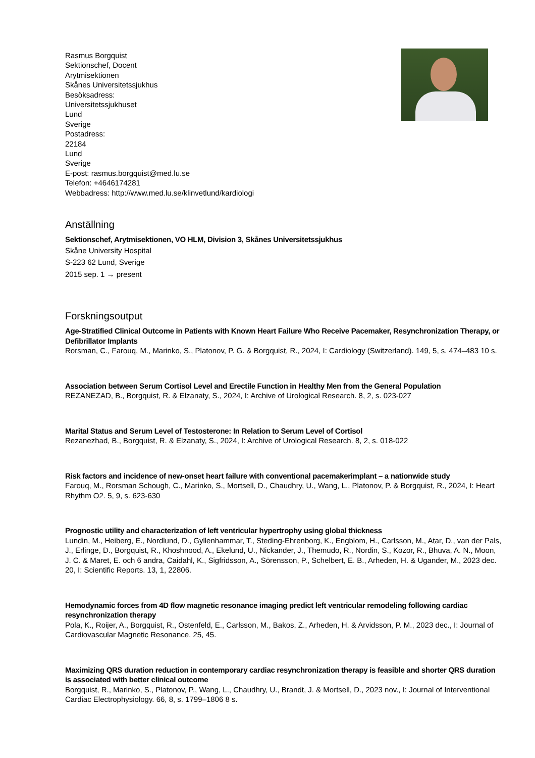Rasmus Borgquist
Sektionschef, Docent
Arytmisektionen
Skånes Universitetssjukhus
Besöksadress:
Universitetssjukhuset
Lund
Sverige
Postadress:
22184
Lund
Sverige
E-post: rasmus.borgquist@med.lu.se
Telefon: +4646174281
Webbadress: http://www.med.lu.se/klinvetlund/kardiologi
Anställning
Sektionschef, Arytmisektionen, VO HLM, Division 3, Skånes Universitetssjukhus
Skåne University Hospital
S-223 62 Lund, Sverige
2015 sep. 1 → present
Forskningsoutput
Age-Stratified Clinical Outcome in Patients with Known Heart Failure Who Receive Pacemaker, Resynchronization Therapy, or Defibrillator Implants
Rorsman, C., Farouq, M., Marinko, S., Platonov, P. G. & Borgquist, R., 2024, I: Cardiology (Switzerland). 149, 5, s. 474–483 10 s.
Association between Serum Cortisol Level and Erectile Function in Healthy Men from the General Population
REZANEZAD, B., Borgquist, R. & Elzanaty, S., 2024, I: Archive of Urological Research. 8, 2, s. 023-027
Marital Status and Serum Level of Testosterone: In Relation to Serum Level of Cortisol
Rezanezhad, B., Borgquist, R. & Elzanaty, S., 2024, I: Archive of Urological Research. 8, 2, s. 018-022
Risk factors and incidence of new-onset heart failure with conventional pacemakerimplant – a nationwide study
Farouq, M., Rorsman Schough, C., Marinko, S., Mortsell, D., Chaudhry, U., Wang, L., Platonov, P. & Borgquist, R., 2024, I: Heart Rhythm O2. 5, 9, s. 623-630
Prognostic utility and characterization of left ventricular hypertrophy using global thickness
Lundin, M., Heiberg, E., Nordlund, D., Gyllenhammar, T., Steding-Ehrenborg, K., Engblom, H., Carlsson, M., Atar, D., van der Pals, J., Erlinge, D., Borgquist, R., Khoshnood, A., Ekelund, U., Nickander, J., Themudo, R., Nordin, S., Kozor, R., Bhuva, A. N., Moon, J. C. & Maret, E. och 6 andra, Caidahl, K., Sigfridsson, A., Sörensson, P., Schelbert, E. B., Arheden, H. & Ugander, M., 2023 dec. 20, I: Scientific Reports. 13, 1, 22806.
Hemodynamic forces from 4D flow magnetic resonance imaging predict left ventricular remodeling following cardiac resynchronization therapy
Pola, K., Roijer, A., Borgquist, R., Ostenfeld, E., Carlsson, M., Bakos, Z., Arheden, H. & Arvidsson, P. M., 2023 dec., I: Journal of Cardiovascular Magnetic Resonance. 25, 45.
Maximizing QRS duration reduction in contemporary cardiac resynchronization therapy is feasible and shorter QRS duration is associated with better clinical outcome
Borgquist, R., Marinko, S., Platonov, P., Wang, L., Chaudhry, U., Brandt, J. & Mortsell, D., 2023 nov., I: Journal of Interventional Cardiac Electrophysiology. 66, 8, s. 1799–1806 8 s.